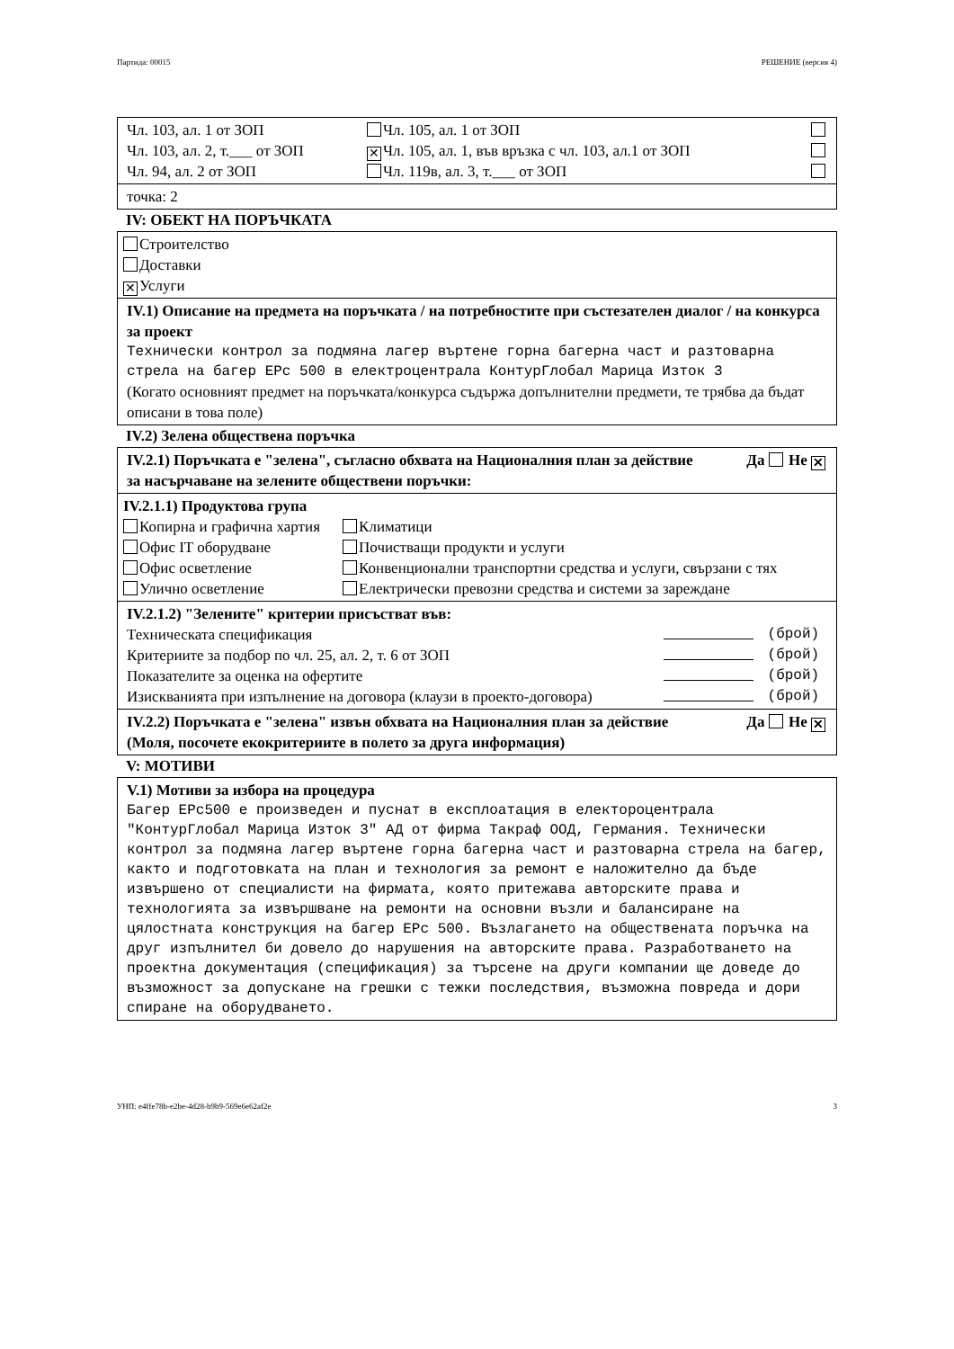Партида: 00015 РЕШЕНИЕ (версия 4)
| Чл. 103, ал. 1 от ЗОП | Чл. 105, ал. 1 от ЗОП | |
| Чл. 103, ал. 2, т.___ от ЗОП | ✕ Чл. 105, ал. 1, във връзка с чл. 103, ал.1 от ЗОП | |
| Чл. 94, ал. 2 от ЗОП | Чл. 119в, ал. 3, т.___ от ЗОП | |
точка: 2
IV: ОБЕКТ НА ПОРЪЧКАТА
Строителство
Доставки
✕ Услуги
IV.1) Описание на предмета на поръчката / на потребностите при състезателен диалог / на конкурса за проект
Технически контрол за подмяна лагер въртене горна багерна част и разтоварна стрела на багер ЕРс 500 в електроцентрала КонтурГлобал Марица Изток 3
(Когато основният предмет на поръчката/конкурса съдържа допълнителни предмети, те трябва да бъдат описани в това поле)
IV.2) Зелена обществена поръчка
IV.2.1) Поръчката е "зелена", съгласно обхвата на Националния план за действие за насърчаване на зелените обществени поръчки: Да Не ✕
IV.2.1.1) Продуктова група
| Копирна и графична хартия | Климатици |
| Офис IT оборудване | Почистващи продукти и услуги |
| Офис осветление | Конвенционални транспортни средства и услуги, свързани с тях |
| Улично осветление | Електрически превозни средства и системи за зареждане |
IV.2.1.2) "Зелените" критерии присъстват във:
| Техническата спецификация | | (брой) |
| Критериите за подбор по чл. 25, ал. 2, т. 6 от ЗОП | | (брой) |
| Показателите за оценка на офертите | | (брой) |
| Изискванията при изпълнение на договора (клаузи в проекто-договора) | | (брой) |
IV.2.2) Поръчката е "зелена" извън обхвата на Националния план за действие (Моля, посочете екокритериите в полето за друга информация) Да Не ✕
V: МОТИВИ
V.1) Мотиви за избора на процедура
Багер ЕРс500 е произведен и пуснат в експлоатация в електороцентрала "КонтурГлобал Марица Изток 3" АД от фирма Такраф ООД, Германия. Технически контрол за подмяна лагер въртене горна багерна част и разтоварна стрела на багер, както и подготовката на план и технология за ремонт е наложително да бъде извършено от специалисти на фирмата, която притежава авторските права и технологията за извършване на ремонти на основни възли и балансиране на цялостната конструкция на багер ЕРс 500. Възлагането на обществената поръчка на друг изпълнител би довело до нарушения на авторските права. Разработването на проектна документация (спецификация) за търсене на други компании ще доведе до възможност за допускане на грешки с тежки последствия, възможна повреда и дори спиране на оборудването.
УНП: e4ffe78b-e2be-4d28-b9b9-569e6e62af2e 3